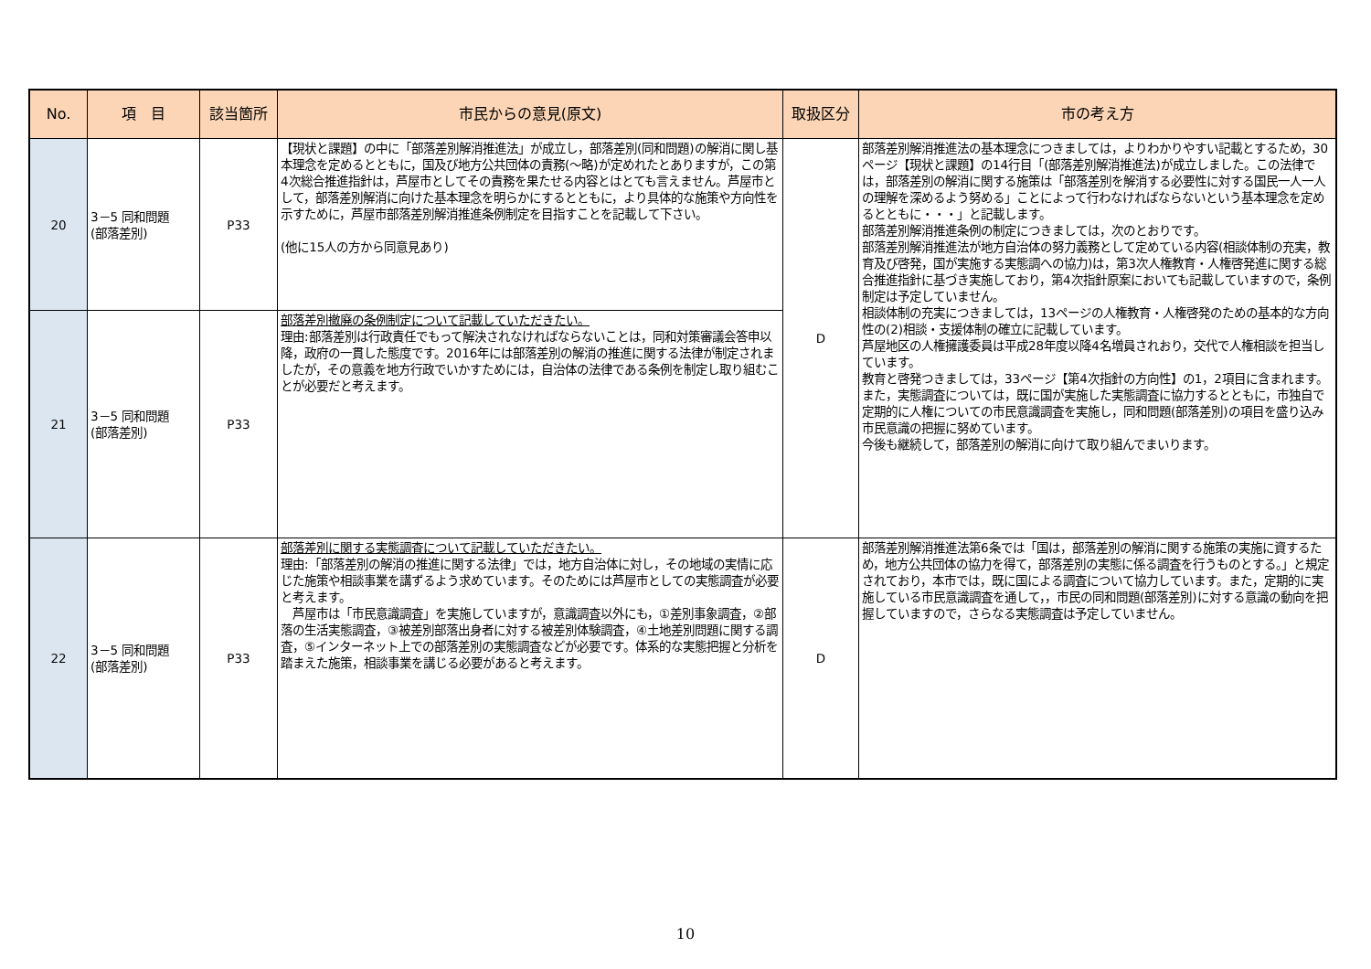| No. | 項 目 | 該当箇所 | 市民からの意見(原文) | 取扱区分 | 市の考え方 |
| --- | --- | --- | --- | --- | --- |
| 20 | 3－5 同和問題 (部落差別) | P33 | 【現状と課題】の中に「部落差別解消推進法」が成立し，部落差別(同和問題)の解消に関し基本理念を定めるとともに，国及び地方公共団体の責務(～略)が定めれたとありますが，この第4次総合推進指針は，芦屋市としてその責務を果たせる内容とはとても言えません。芦屋市として，部落差別解消に向けた基本理念を明らかにするとともに，より具体的な施策や方向性を示すために，芦屋市部落差別解消推進条例制定を目指すことを記載して下さい。 (他に15人の方から同意見あり) | D | 部落差別解消推進法の基本理念につきましては，よりわかりやすい記載とするため，30ページ【現状と課題】の14行目「(部落差別解消推進法)が成立しました。この法律では，部落差別の解消に関する施策は「部落差別を解消する必要性に対する国民一人一人の理解を深めるよう努める」ことによって行わなければならないという基本理念を定めるとともに・・・」と記載します。 部落差別解消推進条例の制定につきましては，次のとおりです。 部落差別解消推進法が地方自治体の努力義務として定めている内容(相談体制の充実，教育及び啓発，国が実施する実態調への協力)は，第3次人権教育・人権啓発進に関する総合推進指針に基づき実施しており，第4次指針原案においても記載していますので，条例制定は予定していません。 相談体制の充実につきましては，13ページの人権教育・人権啓発のための基本的な方向性の(2)相談・支援体制の確立に記載しています。 芦屋地区の人権擁護委員は平成28年度以降4名増員されおり，交代で人権相談を担当しています。 教育と啓発つきましては，33ページ【第4次指針の方向性】の1，2項目に含まれます。 また，実態調査については，既に国が実施した実態調査に協力するとともに，市独自で定期的に人権についての市民意識調査を実施し，同和問題(部落差別)の項目を盛り込み市民意識の把握に努めています。 今後も継続して，部落差別の解消に向けて取り組んでまいります。 |
| 21 | 3－5 同和問題 (部落差別) | P33 | 部落差別撤廃の条例制定について記載していただきたい。 理由:部落差別は行政責任でもって解決されなければならないことは，同和対策審議会答申以降，政府の一貫した態度です。2016年には部落差別の解消の推進に関する法律が制定されましたが，その意義を地方行政でいかすためには，自治体の法律である条例を制定し取り組むことが必要だと考えます。 | | |
| 22 | 3－5 同和問題 (部落差別) | P33 | 部落差別に関する実態調査について記載していただきたい。 理由:「部落差別の解消の推進に関する法律」では，地方自治体に対し，その地域の実情に応じた施策や相談事業を講ずるよう求めています。そのためには芦屋市としての実態調査が必要と考えます。 芦屋市は「市民意識調査」を実施していますが，意識調査以外にも，①差別事象調査，②部落の生活実態調査，③被差別部落出身者に対する被差別体験調査，④土地差別問題に関する調査，⑤インターネット上での部落差別の実態調査などが必要です。体系的な実態把握と分析を踏まえた施策，相談事業を講じる必要があると考えます。 | D | 部落差別解消推進法第6条では「国は，部落差別の解消に関する施策の実施に資するため，地方公共団体の協力を得て，部落差別の実態に係る調査を行うものとする。」と規定されており，本市では，既に国による調査について協力しています。また，定期的に実施している市民意識調査を通して，，市民の同和問題(部落差別)に対する意識の動向を把握していますので，さらなる実態調査は予定していません。 |
10